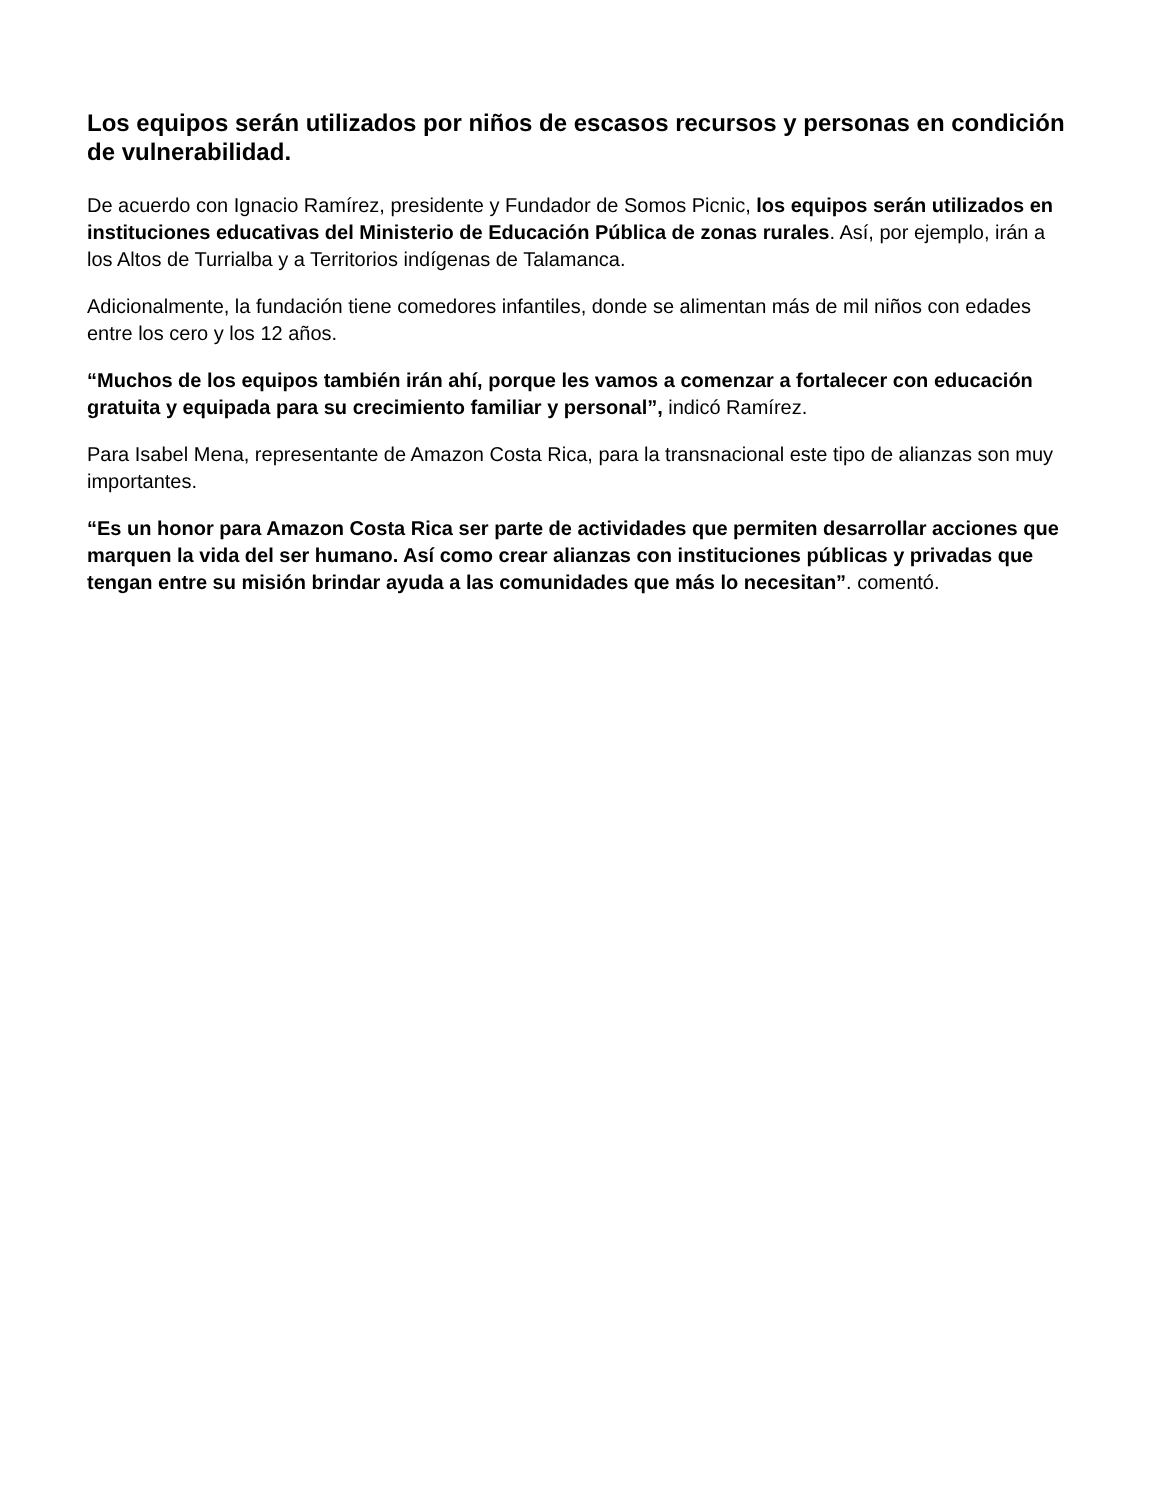Los equipos serán utilizados por niños de escasos recursos y personas en condición de vulnerabilidad.
De acuerdo con Ignacio Ramírez, presidente y Fundador de Somos Picnic, los equipos serán utilizados en instituciones educativas del Ministerio de Educación Pública de zonas rurales. Así, por ejemplo, irán a los Altos de Turrialba y a Territorios indígenas de Talamanca.
Adicionalmente, la fundación tiene comedores infantiles, donde se alimentan más de mil niños con edades entre los cero y los 12 años.
“Muchos de los equipos también irán ahí, porque les vamos a comenzar a fortalecer con educación gratuita y equipada para su crecimiento familiar y personal”, indicó Ramírez.
Para Isabel Mena, representante de Amazon Costa Rica, para la transnacional este tipo de alianzas son muy importantes.
“Es un honor para Amazon Costa Rica ser parte de actividades que permiten desarrollar acciones que marquen la vida del ser humano. Así como crear alianzas con instituciones públicas y privadas que tengan entre su misión brindar ayuda a las comunidades que más lo necesitan”. comentó.